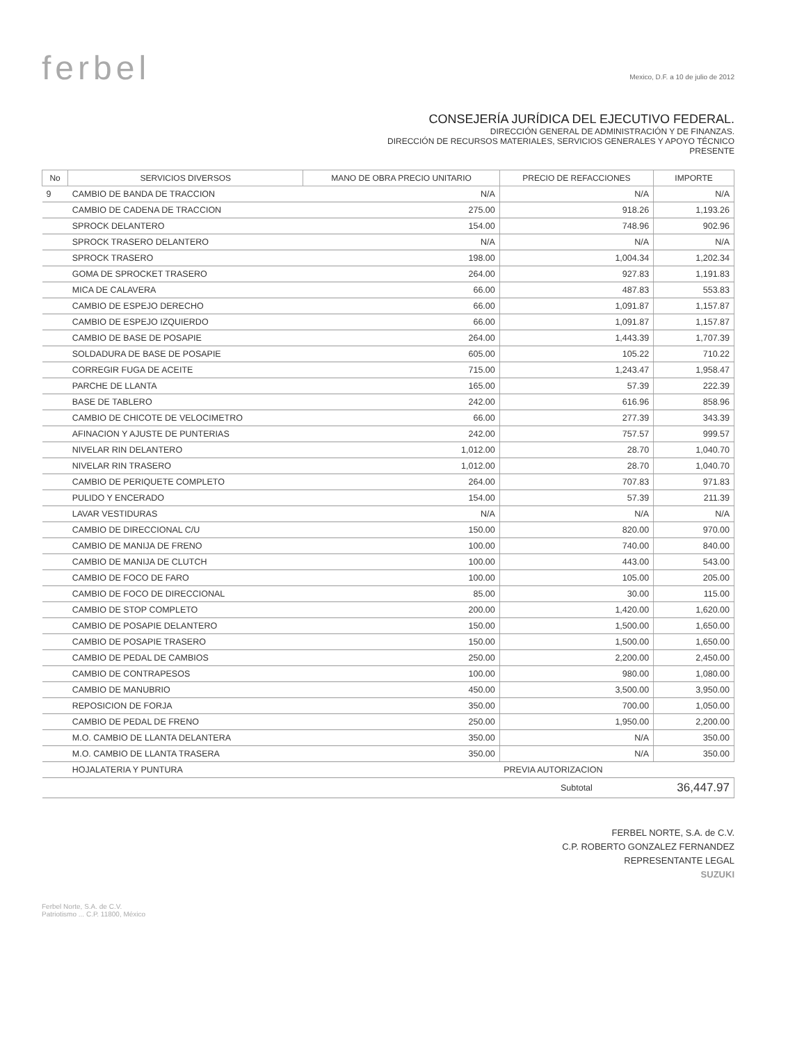ferbel
Mexico, D.F. a 10 de julio de 2012
CONSEJERÍA JURÍDICA DEL EJECUTIVO FEDERAL.
DIRECCIÓN GENERAL DE ADMINISTRACIÓN Y DE FINANZAS.
DIRECCIÓN DE RECURSOS MATERIALES, SERVICIOS GENERALES Y APOYO TÉCNICO
PRESENTE
| No | SERVICIOS DIVERSOS | MANO DE OBRA PRECIO UNITARIO | PRECIO DE REFACCIONES | IMPORTE |
| --- | --- | --- | --- | --- |
| 9 | CAMBIO DE BANDA DE TRACCION | N/A | N/A | N/A |
| | CAMBIO DE CADENA DE TRACCION | 275.00 | 918.26 | 1,193.26 |
| | SPROCK DELANTERO | 154.00 | 748.96 | 902.96 |
| | SPROCK TRASERO DELANTERO | N/A | N/A | N/A |
| | SPROCK TRASERO | 198.00 | 1,004.34 | 1,202.34 |
| | GOMA DE SPROCKET TRASERO | 264.00 | 927.83 | 1,191.83 |
| | MICA DE CALAVERA | 66.00 | 487.83 | 553.83 |
| | CAMBIO DE ESPEJO DERECHO | 66.00 | 1,091.87 | 1,157.87 |
| | CAMBIO DE ESPEJO IZQUIERDO | 66.00 | 1,091.87 | 1,157.87 |
| | CAMBIO DE BASE DE POSAPIE | 264.00 | 1,443.39 | 1,707.39 |
| | SOLDADURA DE BASE DE POSAPIE | 605.00 | 105.22 | 710.22 |
| | CORREGIR FUGA DE ACEITE | 715.00 | 1,243.47 | 1,958.47 |
| | PARCHE DE LLANTA | 165.00 | 57.39 | 222.39 |
| | BASE DE TABLERO | 242.00 | 616.96 | 858.96 |
| | CAMBIO DE CHICOTE DE VELOCIMETRO | 66.00 | 277.39 | 343.39 |
| | AFINACION Y AJUSTE DE PUNTERIAS | 242.00 | 757.57 | 999.57 |
| | NIVELAR RIN DELANTERO | 1,012.00 | 28.70 | 1,040.70 |
| | NIVELAR RIN TRASERO | 1,012.00 | 28.70 | 1,040.70 |
| | CAMBIO DE PERIQUETE COMPLETO | 264.00 | 707.83 | 971.83 |
| | PULIDO Y ENCERADO | 154.00 | 57.39 | 211.39 |
| | LAVAR VESTIDURAS | N/A | N/A | N/A |
| | CAMBIO DE DIRECCIONAL C/U | 150.00 | 820.00 | 970.00 |
| | CAMBIO DE MANIJA DE FRENO | 100.00 | 740.00 | 840.00 |
| | CAMBIO DE MANIJA DE CLUTCH | 100.00 | 443.00 | 543.00 |
| | CAMBIO DE FOCO DE FARO | 100.00 | 105.00 | 205.00 |
| | CAMBIO DE FOCO DE DIRECCIONAL | 85.00 | 30.00 | 115.00 |
| | CAMBIO DE STOP COMPLETO | 200.00 | 1,420.00 | 1,620.00 |
| | CAMBIO DE POSAPIE DELANTERO | 150.00 | 1,500.00 | 1,650.00 |
| | CAMBIO DE POSAPIE TRASERO | 150.00 | 1,500.00 | 1,650.00 |
| | CAMBIO DE PEDAL DE CAMBIOS | 250.00 | 2,200.00 | 2,450.00 |
| | CAMBIO DE CONTRAPESOS | 100.00 | 980.00 | 1,080.00 |
| | CAMBIO DE MANUBRIO | 450.00 | 3,500.00 | 3,950.00 |
| | REPOSICION DE FORJA | 350.00 | 700.00 | 1,050.00 |
| | CAMBIO DE PEDAL DE FRENO | 250.00 | 1,950.00 | 2,200.00 |
| | M.O. CAMBIO DE LLANTA DELANTERA | 350.00 | N/A | 350.00 |
| | M.O. CAMBIO DE LLANTA TRASERA | 350.00 | N/A | 350.00 |
| | HOJALATERIA Y PUNTURA | | PREVIA AUTORIZACION | |
| | | | Subtotal | 36,447.97 |
FERBEL NORTE, S.A. de C.V.
C.P. ROBERTO GONZALEZ FERNANDEZ
REPRESENTANTE LEGAL
SUZUKI
Ferbel Norte, S.A. de C.V.
Patriotismo ... C.P. 11800, México